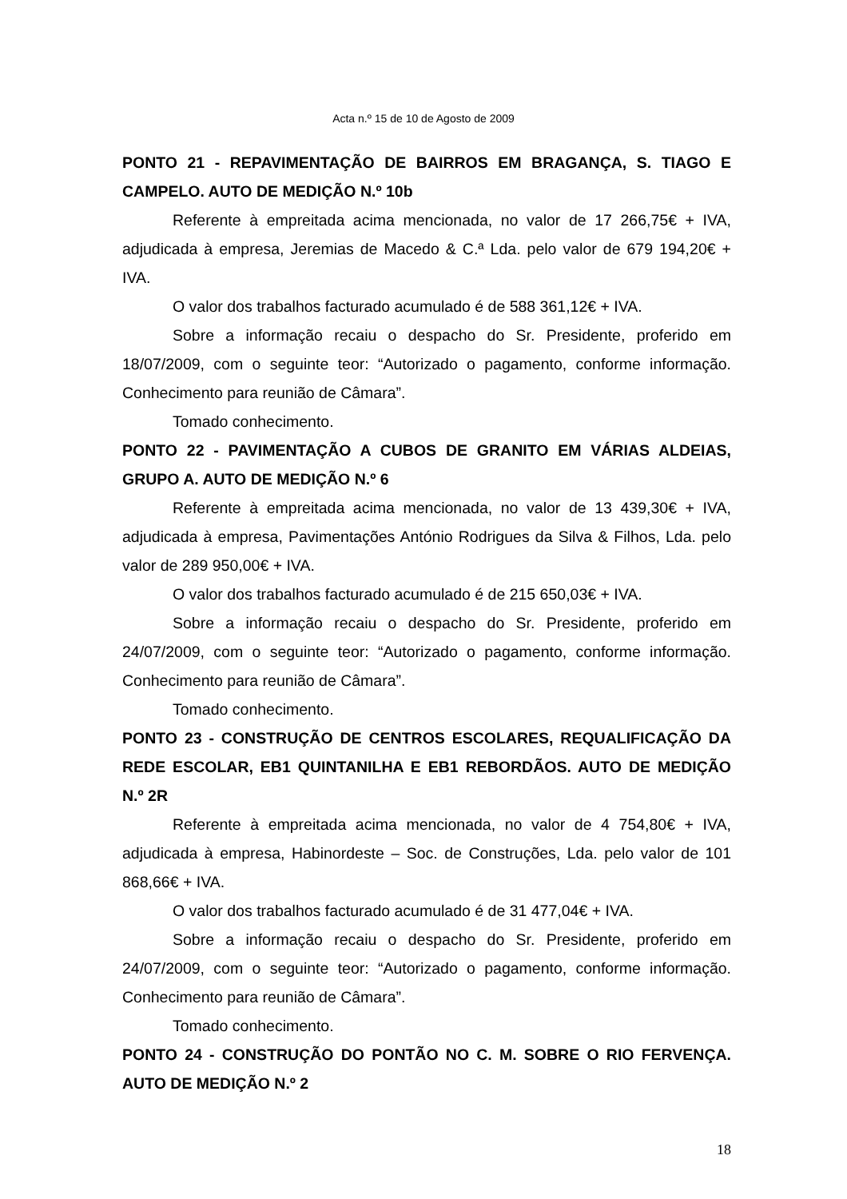Acta n.º 15 de 10 de Agosto de 2009
PONTO 21 - REPAVIMENTAÇÃO DE BAIRROS EM BRAGANÇA, S. TIAGO E CAMPELO. AUTO DE MEDIÇÃO N.º 10b
Referente à empreitada acima mencionada, no valor de 17 266,75€ + IVA, adjudicada à empresa, Jeremias de Macedo & C.ª Lda. pelo valor de 679 194,20€ + IVA.
O valor dos trabalhos facturado acumulado é de 588 361,12€ + IVA.
Sobre a informação recaiu o despacho do Sr. Presidente, proferido em 18/07/2009, com o seguinte teor: “Autorizado o pagamento, conforme informação. Conhecimento para reunião de Câmara”.
Tomado conhecimento.
PONTO 22 - PAVIMENTAÇÃO A CUBOS DE GRANITO EM VÁRIAS ALDEIAS, GRUPO A. AUTO DE MEDIÇÃO N.º 6
Referente à empreitada acima mencionada, no valor de 13 439,30€ + IVA, adjudicada à empresa, Pavimentações António Rodrigues da Silva & Filhos, Lda. pelo valor de 289 950,00€ + IVA.
O valor dos trabalhos facturado acumulado é de 215 650,03€ + IVA.
Sobre a informação recaiu o despacho do Sr. Presidente, proferido em 24/07/2009, com o seguinte teor: “Autorizado o pagamento, conforme informação. Conhecimento para reunião de Câmara”.
Tomado conhecimento.
PONTO 23 - CONSTRUÇÃO DE CENTROS ESCOLARES, REQUALIFICAÇÃO DA REDE ESCOLAR, EB1 QUINTANILHA E EB1 REBORDÃOS. AUTO DE MEDIÇÃO N.º 2R
Referente à empreitada acima mencionada, no valor de 4 754,80€ + IVA, adjudicada à empresa, Habinordeste – Soc. de Construções, Lda. pelo valor de 101 868,66€ + IVA.
O valor dos trabalhos facturado acumulado é de 31 477,04€ + IVA.
Sobre a informação recaiu o despacho do Sr. Presidente, proferido em 24/07/2009, com o seguinte teor: “Autorizado o pagamento, conforme informação. Conhecimento para reunião de Câmara”.
Tomado conhecimento.
PONTO 24 - CONSTRUÇÃO DO PONTÃO NO C. M. SOBRE O RIO FERVENÇA. AUTO DE MEDIÇÃO N.º 2
18